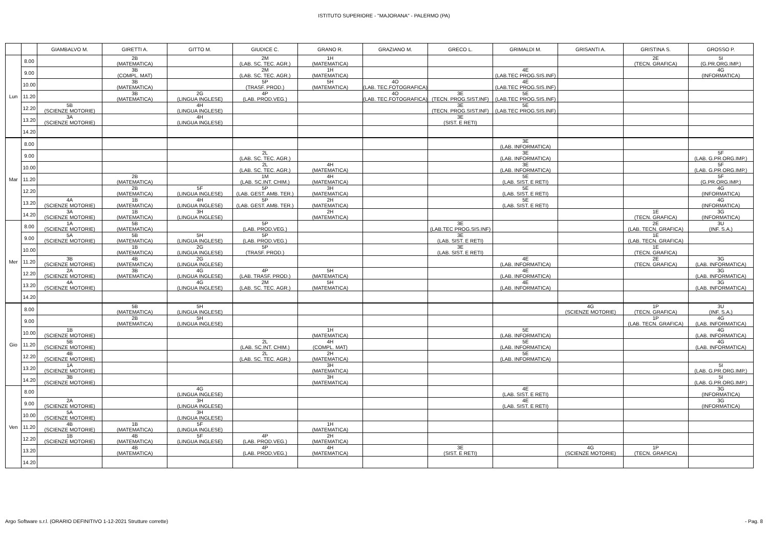ISTITUTO SUPERIORE - "MAJORANA" - PALERMO (PA)
| | | GIAMBALVO M. | GIRETTI A. | GITTO M. | GIUDICE C. | GRANO R. | GRAZIANO M. | GRECO L. | GRIMALDI M. | GRISANTI A. | GRISTINA S. | GROSSO P. |
| --- | --- | --- | --- | --- | --- | --- | --- | --- | --- | --- | --- | --- |
| Lun | 8.00 | | 2B (MATEMATICA) | | 2M (LAB. SC. TEC. AGR.) | 1H (MATEMATICA) | | | | | 2E (TECN. GRAFICA) | 5I (G.PR.ORG.IMP.) |
| | 9.00 | | 3B (COMPL. MAT) | | 2M (LAB. SC. TEC. AGR.) | 1H (MATEMATICA) | | | 4E (LAB.TEC PROG.SIS.INF) | | | 4G (INFORMATICA) |
| | 10.00 | | 3B (MATEMATICA) | | 5P (TRASF. PROD.) | 5H (MATEMATICA) | 4O (LAB. TEC.FOTOGRAFICA) | | 4E (LAB.TEC PROG.SIS.INF) | | | |
| | 11.20 | | 3B (MATEMATICA) | 2G (LINGUA INGLESE) | 4P (LAB. PROD.VEG.) | | 4O (LAB. TEC.FOTOGRAFICA) | 3E (TECN. PROG.SIST.INF) | 5E (LAB.TEC PROG.SIS.INF) | | | |
| | 12.20 | 5B (SCIENZE MOTORIE) | | 4H (LINGUA INGLESE) | | | | 3E (TECN. PROG.SIST.INF) | 5E (LAB.TEC PROG.SIS.INF) | | | |
| | 13.20 | 3A (SCIENZE MOTORIE) | | 4H (LINGUA INGLESE) | | | | 3E (SIST. E RETI) | | | | |
| | 14.20 | | | | | | | | | | | |
| Mar | 8.00 | | | | | | | | 3E (LAB. INFORMATICA) | | | |
| | 9.00 | | | | 2L (LAB. SC. TEC. AGR.) | | | | 3E (LAB. INFORMATICA) | | | 5F (LAB. G.PR.ORG.IMP.) |
| | 10.00 | | | | 2L (LAB. SC. TEC. AGR.) | 4H (MATEMATICA) | | | 3E (LAB. INFORMATICA) | | | 5F (LAB. G.PR.ORG.IMP.) |
| | 11.20 | | 2B (MATEMATICA) | | 1M (LAB. SC.INT. CHIM.) | 4H (MATEMATICA) | | | 5E (LAB. SIST. E RETI) | | | 5F (G.PR.ORG.IMP.) |
| | 12.20 | | 2B (MATEMATICA) | 5F (LINGUA INGLESE) | 5P (LAB. GEST. AMB. TER.) | 3H (MATEMATICA) | | | 5E (LAB. SIST. E RETI) | | | 4G (INFORMATICA) |
| | 13.20 | 4A (SCIENZE MOTORIE) | 1B (MATEMATICA) | 4H (LINGUA INGLESE) | 5P (LAB. GEST. AMB. TER.) | 2H (MATEMATICA) | | | 5E (LAB. SIST. E RETI) | | | 4G (INFORMATICA) |
| | 14.20 | 3A (SCIENZE MOTORIE) | 1B (MATEMATICA) | 3H (LINGUA INGLESE) | | 2H (MATEMATICA) | | | | | 1E (TECN. GRAFICA) | 3G (INFORMATICA) |
| Mer | 8.00 | 1A (SCIENZE MOTORIE) | 5B (MATEMATICA) | | 5P (LAB. PROD.VEG.) | | | 3E (LAB.TEC PROG.SIS.INF) | | | 2E (LAB. TECN. GRAFICA) | 3U (INF. S.A.) |
| | 9.00 | 5A (SCIENZE MOTORIE) | 5B (MATEMATICA) | 5H (LINGUA INGLESE) | 5P (LAB. PROD.VEG.) | | | 3E (LAB. SIST. E RETI) | | | 1E (LAB. TECN. GRAFICA) | |
| | 10.00 | | 1B (MATEMATICA) | 2G (LINGUA INGLESE) | 5P (TRASF. PROD.) | | | 3E (LAB. SIST. E RETI) | | | 1E (TECN. GRAFICA) | |
| | 11.20 | 3B (SCIENZE MOTORIE) | 4B (MATEMATICA) | 2G (LINGUA INGLESE) | | | | | 4E (LAB. INFORMATICA) | | 2E (TECN. GRAFICA) | 3G (LAB. INFORMATICA) |
| | 12.20 | 2A (SCIENZE MOTORIE) | 3B (MATEMATICA) | 4G (LINGUA INGLESE) | 4P (LAB. TRASF. PROD.) | 5H (MATEMATICA) | | | 4E (LAB. INFORMATICA) | | | 3G (LAB. INFORMATICA) |
| | 13.20 | 4A (SCIENZE MOTORIE) | | 4G (LINGUA INGLESE) | 2M (LAB. SC. TEC. AGR.) | 5H (MATEMATICA) | | | 4E (LAB. INFORMATICA) | | | 3G (LAB. INFORMATICA) |
| | 14.20 | | | | | | | | | | | |
| Gio | 8.00 | | 5B (MATEMATICA) | 5H (LINGUA INGLESE) | | | | | | 4G (SCIENZE MOTORIE) | 1P (TECN. GRAFICA) | 3U (INF. S.A.) |
| | 9.00 | | 2B (MATEMATICA) | 5H (LINGUA INGLESE) | | | | | | | 1P (LAB. TECN. GRAFICA) | 4G (LAB. INFORMATICA) |
| | 10.00 | 1B (SCIENZE MOTORIE) | | | | 1H (MATEMATICA) | | | 5E (LAB. INFORMATICA) | | | 4G (LAB. INFORMATICA) |
| | 11.20 | 5B (SCIENZE MOTORIE) | | | 2L (LAB. SC.INT. CHIM.) | 4H (COMPL. MAT) | | | 5E (LAB. INFORMATICA) | | | 4G (LAB. INFORMATICA) |
| | 12.20 | 4B (SCIENZE MOTORIE) | | | 2L (LAB. SC. TEC. AGR.) | 2H (MATEMATICA) | | | 5E (LAB. INFORMATICA) | | | |
| | 13.20 | 1A (SCIENZE MOTORIE) | | | | 3H (MATEMATICA) | | | | | | 5I (LAB. G.PR.ORG.IMP.) |
| | 14.20 | 3B (SCIENZE MOTORIE) | | | | 3H (MATEMATICA) | | | | | | 5I (LAB. G.PR.ORG.IMP.) |
| Ven | 8.00 | | | 4G (LINGUA INGLESE) | | | | | 4E (LAB. SIST. E RETI) | | | 3G (INFORMATICA) |
| | 9.00 | 2A (SCIENZE MOTORIE) | | 3H (LINGUA INGLESE) | | | | | 4E (LAB. SIST. E RETI) | | | 3G (INFORMATICA) |
| | 10.00 | 5A (SCIENZE MOTORIE) | | 3H (LINGUA INGLESE) | | | | | | | | |
| | 11.20 | 4B (SCIENZE MOTORIE) | 1B (MATEMATICA) | 5F (LINGUA INGLESE) | | 1H (MATEMATICA) | | | | | | |
| | 12.20 | 1B (SCIENZE MOTORIE) | 4B (MATEMATICA) | 5F (LINGUA INGLESE) | 4P (LAB. PROD.VEG.) | 2H (MATEMATICA) | | | | | | |
| | 13.20 | | 4B (MATEMATICA) | | 4P (LAB. PROD.VEG.) | 4H (MATEMATICA) | | 3E (SIST. E RETI) | | 4G (SCIENZE MOTORIE) | 1P (TECN. GRAFICA) | |
| | 14.20 | | | | | | | | | | | |
Argo Software s.r.l. (ORARIO DEFINITIVO 1-12-2021 Strutture corrette) - Pag. 8